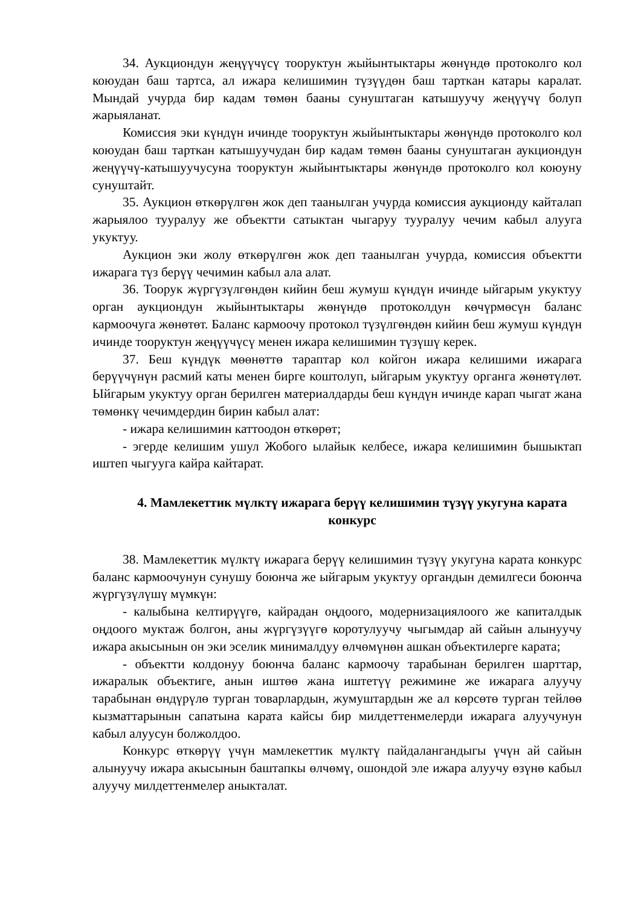34. Аукциондун жеңүүчүсү тооруктун жыйынтыктары жөнүндө протоколго кол коюудан баш тартса, ал ижара келишимин түзүүдөн баш тарткан катары каралат. Мындай учурда бир кадам төмөн бааны сунуштаган катышуучу жеңүүчү болуп жарыяланат.
Комиссия эки күндүн ичинде тооруктун жыйынтыктары жөнүндө протоколго кол коюудан баш тарткан катышуучудан бир кадам төмөн бааны сунуштаган аукциондун жеңүүчү-катышуучусуна тооруктун жыйынтыктары жөнүндө протоколго кол коюуну сунуштайт.
35. Аукцион өткөрүлгөн жок деп таанылган учурда комиссия аукционду кайталап жарыялоо тууралуу же объектти сатыктан чыгаруу тууралуу чечим кабыл алууга укуктуу.
Аукцион эки жолу өткөрүлгөн жок деп таанылган учурда, комиссия объектти ижарага түз берүү чечимин кабыл ала алат.
36. Тоорук жүргүзүлгөндөн кийин беш жумуш күндүн ичинде ыйгарым укуктуу орган аукциондун жыйынтыктары жөнүндө протоколдун көчүрмөсүн баланс кармоочуга жөнөтөт. Баланс кармоочу протокол түзүлгөндөн кийин беш жумуш күндүн ичинде тооруктун жеңүүчүсү менен ижара келишимин түзүшү керек.
37. Беш күндүк мөөнөттө тараптар кол койгон ижара келишими ижарага берүүчүнүн расмий каты менен бирге коштолуп, ыйгарым укуктуу органга жөнөтүлөт. Ыйгарым укуктуу орган берилген материалдарды беш күндүн ичинде карап чыгат жана төмөнкү чечимдердин бирин кабыл алат:
- ижара келишимин каттоодон өткөрөт;
- эгерде келишим ушул Жобого ылайык келбесе, ижара келишимин бышыктап иштеп чыгууга кайра кайтарат.
4. Мамлекеттик мүлктү ижарага берүү келишимин түзүү укугуна карата конкурс
38. Мамлекеттик мүлктү ижарага берүү келишимин түзүү укугуна карата конкурс баланс кармоочунун сунушу боюнча же ыйгарым укуктуу органдын демилгеси боюнча жүргүзүлүшү мүмкүн:
- калыбына келтирүүгө, кайрадан оңдоого, модернизациялоого же капиталдык оңдоого муктаж болгон, аны жүргүзүүгө коротулуучу чыгымдар ай сайын алынуучу ижара акысынын он эки эселик минималдуу өлчөмүнөн ашкан объектилерге карата;
- объектти колдонуу боюнча баланс кармоочу тарабынан берилген шарттар, ижаралык объектиге, анын иштөө жана иштетүү режимине же ижарага алуучу тарабынан өндүрүлө турган товарлардын, жумуштардын же ал көрсөтө турган тейлөө кызматтарынын сапатына карата кайсы бир милдеттенмелерди ижарага алуучунун кабыл алуусун болжолдоо.
Конкурс өткөрүү үчүн мамлекеттик мүлктү пайдалангандыгы үчүн ай сайын алынуучу ижара акысынын баштапкы өлчөмү, ошондой эле ижара алуучу өзүнө кабыл алуучу милдеттенмелер аныкталат.